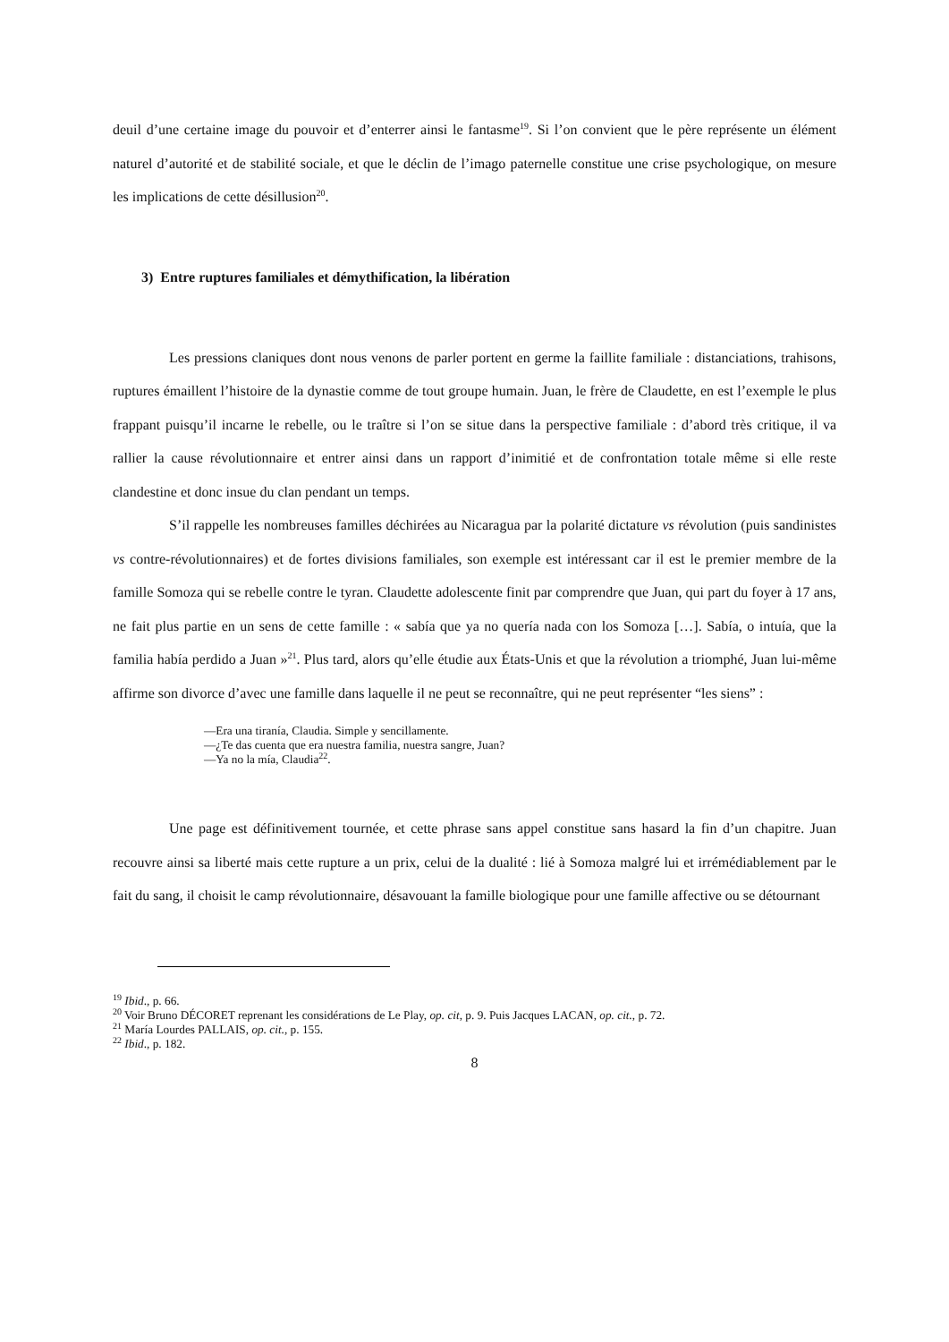deuil d’une certaine image du pouvoir et d’enterrer ainsi le fantasme<sup>19</sup>. Si l’on convient que le père représente un élément naturel d’autorité et de stabilité sociale, et que le déclin de l’imago paternelle constitue une crise psychologique, on mesure les implications de cette désillusion<sup>20</sup>.
3) Entre ruptures familiales et démythification, la libération
Les pressions claniques dont nous venons de parler portent en germe la faillite familiale : distanciations, trahisons, ruptures émaillent l’histoire de la dynastie comme de tout groupe humain. Juan, le frère de Claudette, en est l’exemple le plus frappant puisqu’il incarne le rebelle, ou le traître si l’on se situe dans la perspective familiale : d’abord très critique, il va rallier la cause révolutionnaire et entrer ainsi dans un rapport d’inimitié et de confrontation totale même si elle reste clandestine et donc insue du clan pendant un temps.
S’il rappelle les nombreuses familles déchirées au Nicaragua par la polarité dictature vs révolution (puis sandinistes vs contre-révolutionnaires) et de fortes divisions familiales, son exemple est intéressant car il est le premier membre de la famille Somoza qui se rebelle contre le tyran. Claudette adolescente finit par comprendre que Juan, qui part du foyer à 17 ans, ne fait plus partie en un sens de cette famille : « sabía que ya no quería nada con los Somoza […]. Sabía, o intuía, que la familia había perdido a Juan »<sup>21</sup>. Plus tard, alors qu’elle étudie aux États-Unis et que la révolution a triomphé, Juan lui-même affirme son divorce d’avec une famille dans laquelle il ne peut se reconnaître, qui ne peut représenter “les siens” :
—Era una tiranía, Claudia. Simple y sencillamente.
—¿Te das cuenta que era nuestra familia, nuestra sangre, Juan?
—Ya no la mía, Claudia<sup>22</sup>.
Une page est définitivement tournée, et cette phrase sans appel constitue sans hasard la fin d’un chapitre. Juan recouvre ainsi sa liberté mais cette rupture a un prix, celui de la dualité : lié à Somoza malgré lui et irrémédiablement par le fait du sang, il choisit le camp révolutionnaire, désavouant la famille biologique pour une famille affective ou se détournant
<sup>19</sup> Ibid., p. 66.
<sup>20</sup> Voir Bruno DÉCORET reprenant les considérations de Le Play, op. cit, p. 9. Puis Jacques LACAN, op. cit., p. 72.
<sup>21</sup> María Lourdes PALLAIS, op. cit., p. 155.
<sup>22</sup> Ibid., p. 182.
8